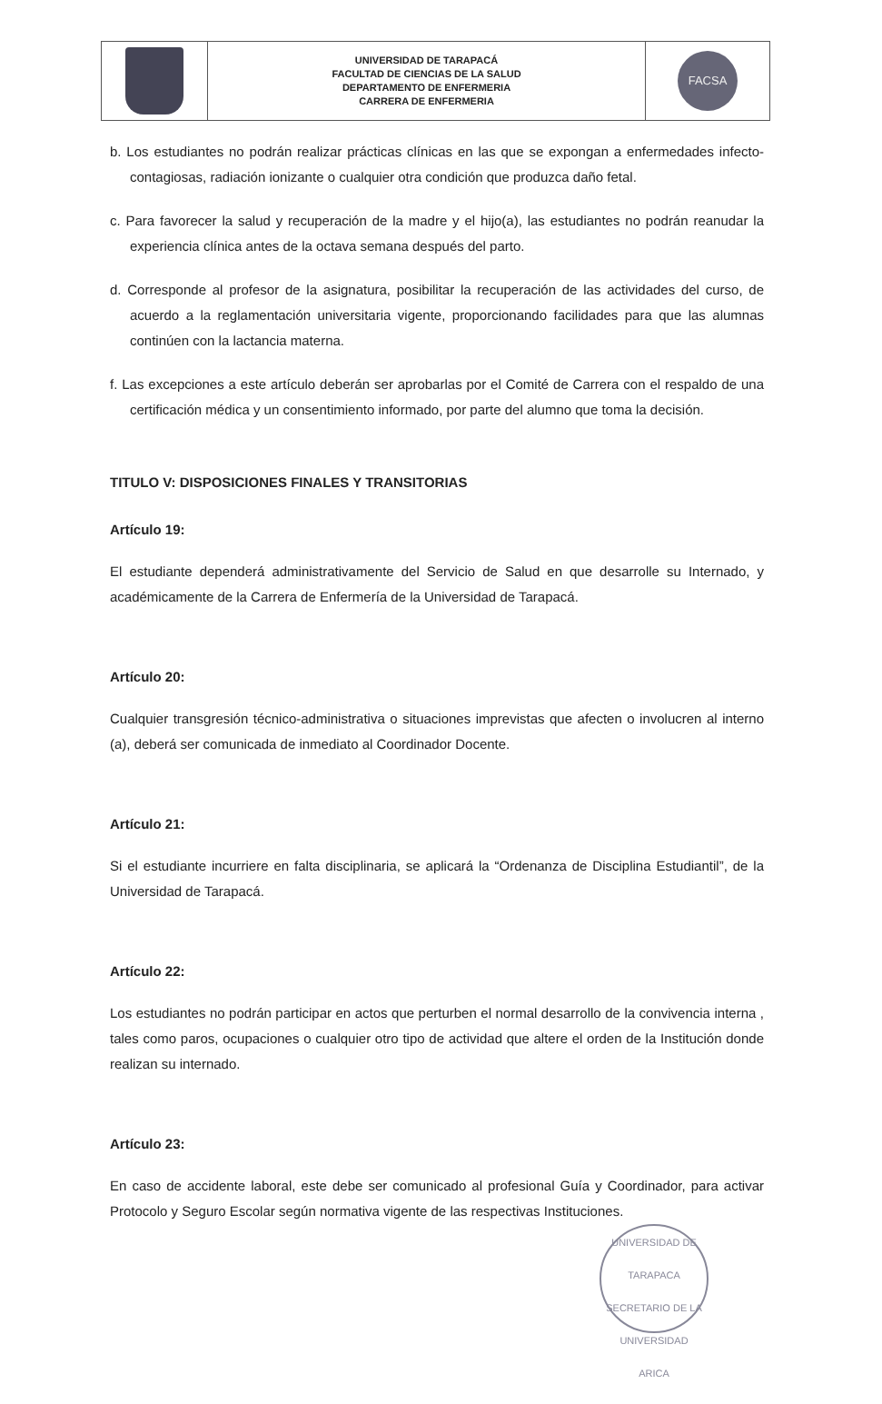| | UNIVERSIDAD DE TARAPACÁ FACULTAD DE CIENCIAS DE LA SALUD DEPARTAMENTO DE ENFERMERIA CARRERA DE ENFERMERIA | FACSA |
b. Los estudiantes no podrán realizar prácticas clínicas en las que se expongan a enfermedades infecto-contagiosas, radiación ionizante o cualquier otra condición que produzca daño fetal.
c. Para favorecer la salud y recuperación de la madre y el hijo(a), las estudiantes no podrán reanudar la experiencia clínica antes de la octava semana después del parto.
d. Corresponde al profesor de la asignatura, posibilitar la recuperación de las actividades del curso, de acuerdo a la reglamentación universitaria vigente, proporcionando facilidades para que las alumnas continúen con la lactancia materna.
f. Las excepciones a este artículo deberán ser aprobarlas por el Comité de Carrera con el respaldo de una certificación médica y un consentimiento informado, por parte del alumno que toma la decisión.
TITULO V: DISPOSICIONES FINALES Y TRANSITORIAS
Artículo 19:
El estudiante dependerá administrativamente del Servicio de Salud en que desarrolle su Internado, y académicamente de la Carrera de Enfermería de la Universidad de Tarapacá.
Artículo 20:
Cualquier transgresión técnico-administrativa o situaciones imprevistas que afecten o involucren al interno (a), deberá ser comunicada de inmediato al Coordinador Docente.
Artículo 21:
Si el estudiante incurriere en falta disciplinaria, se aplicará la “Ordenanza de Disciplina Estudiantil”, de la Universidad de Tarapacá.
Artículo 22:
Los estudiantes no podrán participar en actos que perturben el normal desarrollo de la convivencia interna , tales como paros, ocupaciones o cualquier otro tipo de actividad que altere el orden de la Institución donde realizan su internado.
Artículo 23:
En caso de accidente laboral, este debe ser comunicado al profesional Guía y Coordinador, para activar Protocolo y Seguro Escolar según normativa vigente de las respectivas Instituciones.
UNIVERSIDAD DE TARAPACA
SECRETARIO DE LA UNIVERSIDAD
ARICA